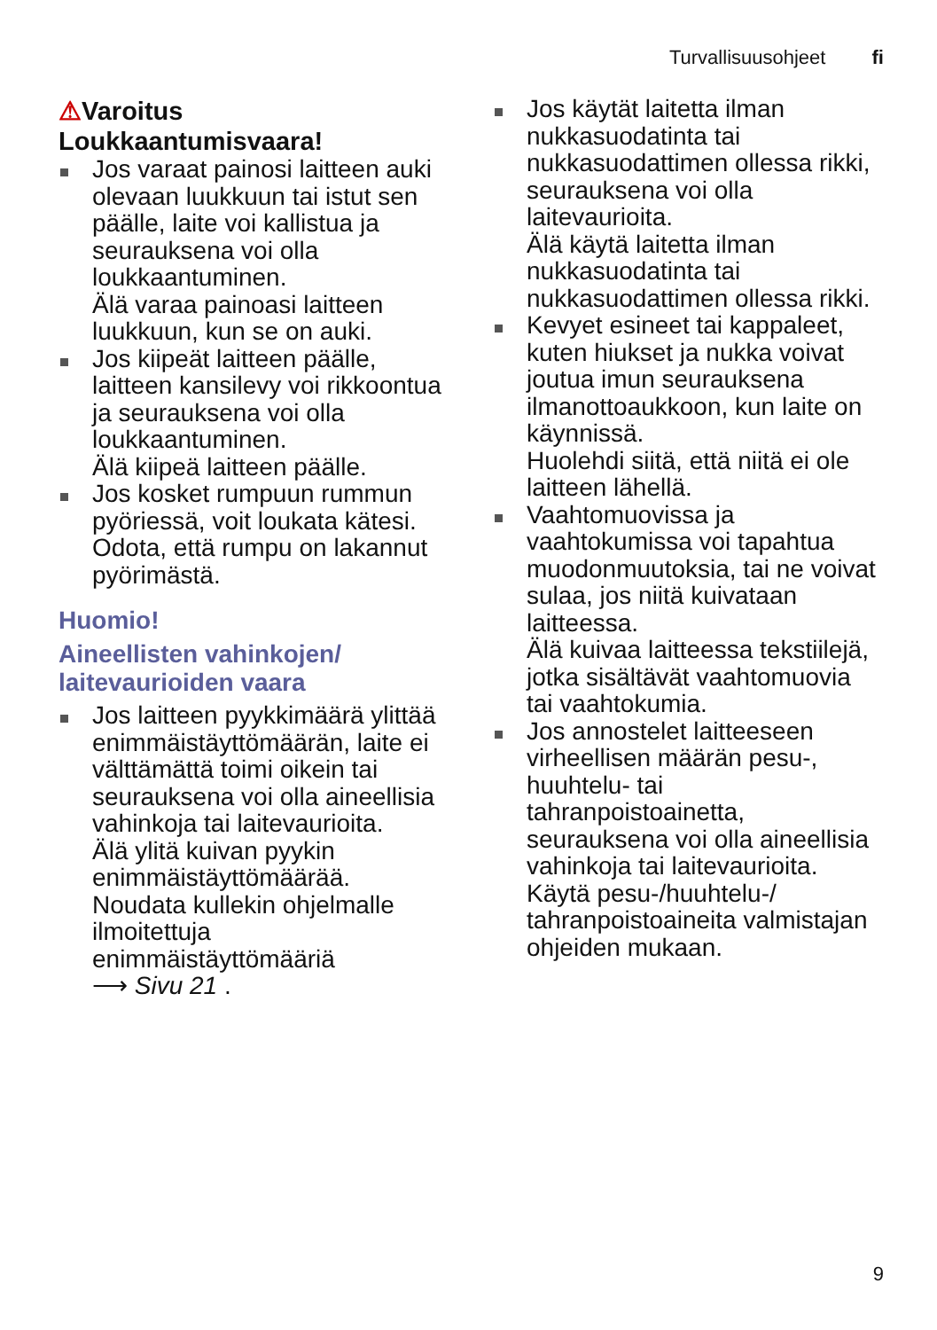Turvallisuusohjeet fi
⚠Varoitus
Loukkaantumisvaara!
Jos varaat painosi laitteen auki olevaan luukkuun tai istut sen päälle, laite voi kallistua ja seurauksena voi olla loukkaantuminen.
Älä varaa painoasi laitteen luukkuun, kun se on auki.
Jos kiipeät laitteen päälle, laitteen kansilevy voi rikkoontua ja seurauksena voi olla loukkaantuminen.
Älä kiipeä laitteen päälle.
Jos kosket rumpuun rummun pyöriessä, voit loukata kätesi.
Odota, että rumpu on lakannut pyörimästä.
Huomio!
Aineellisten vahinkojen/ laitevaurioiden vaara
Jos laitteen pyykkimäärä ylittää enimmäistäyttömäärän, laite ei välttämättä toimi oikein tai seurauksena voi olla aineellisia vahinkoja tai laitevaurioita.
Älä ylitä kuivan pyykin enimmäistäyttömäärää. Noudata kullekin ohjelmalle ilmoitettuja enimmäistäyttömääriä
⟶ Sivu 21 .
Jos käytät laitetta ilman nukkasuodatinta tai nukkasuodattimen ollessa rikki, seurauksena voi olla laitevaurioita.
Älä käytä laitetta ilman nukkasuodatinta tai nukkasuodattimen ollessa rikki.
Kevyet esineet tai kappaleet, kuten hiukset ja nukka voivat joutua imun seurauksena ilmanottoaukkoon, kun laite on käynnissä.
Huolehdi siitä, että niitä ei ole laitteen lähellä.
Vaahtomuovissa ja vaahtokumissa voi tapahtua muodonmuutoksia, tai ne voivat sulaa, jos niitä kuivataan laitteessa.
Älä kuivaa laitteessa tekstiilejä, jotka sisältävät vaahtomuovia tai vaahtokumia.
Jos annostelet laitteeseen virheellisen määrän pesu-, huuhtelu- tai tahranpoistoainetta, seurauksena voi olla aineellisia vahinkoja tai laitevaurioita.
Käytä pesu-/huuhtelu-/ tahranpoistoaineita valmistajan ohjeiden mukaan.
9